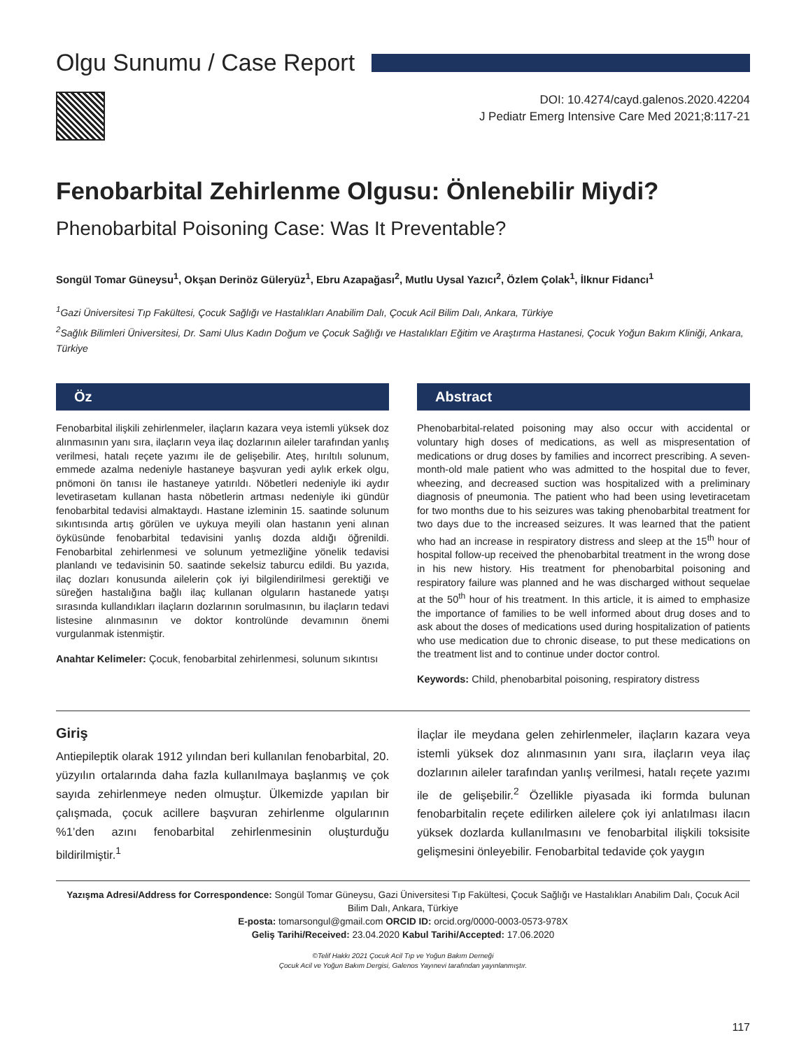Olgu Sunumu / Case Report
DOI: 10.4274/cayd.galenos.2020.42204
J Pediatr Emerg Intensive Care Med 2021;8:117-21
Fenobarbital Zehirlenme Olgusu: Önlenebilir Miydi?
Phenobarbital Poisoning Case: Was It Preventable?
Songül Tomar Güneysu<sup>1</sup>, Okşan Derinöz Güleryüz<sup>1</sup>, Ebru Azapağası<sup>2</sup>, Mutlu Uysal Yazıcı<sup>2</sup>, Özlem Çolak<sup>1</sup>, İlknur Fidancı<sup>1</sup>
<sup>1</sup> Gazi Üniversitesi Tıp Fakültesi, Çocuk Sağlığı ve Hastalıkları Anabilim Dalı, Çocuk Acil Bilim Dalı, Ankara, Türkiye
<sup>2</sup> Sağlık Bilimleri Üniversitesi, Dr. Sami Ulus Kadın Doğum ve Çocuk Sağlığı ve Hastalıkları Eğitim ve Araştırma Hastanesi, Çocuk Yoğun Bakım Kliniği, Ankara, Türkiye
Öz
Fenobarbital ilişkili zehirlenmeler, ilaçların kazara veya istemli yüksek doz alınmasının yanı sıra, ilaçların veya ilaç dozlarının aileler tarafından yanlış verilmesi, hatalı reçete yazımı ile de gelişebilir. Ateş, hırıltılı solunum, emmede azalma nedeniyle hastaneye başvuran yedi aylık erkek olgu, pnömoni ön tanısı ile hastaneye yatırıldı. Nöbetleri nedeniyle iki aydır levetirasetam kullanan hasta nöbetlerin artması nedeniyle iki gündür fenobarbital tedavisi almaktaydı. Hastane izleminin 15. saatinde solunum sıkıntısında artış görülen ve uykuya meyili olan hastanın yeni alınan öyküsünde fenobarbital tedavisini yanlış dozda aldığı öğrenildi. Fenobarbital zehirlenmesi ve solunum yetmezliğine yönelik tedavisi planlandı ve tedavisinin 50. saatinde sekelsiz taburcu edildi. Bu yazıda, ilaç dozları konusunda ailelerin çok iyi bilgilendirilmesi gerektiği ve süreğen hastalığına bağlı ilaç kullanan olguların hastanede yatışı sırasında kullandıkları ilaçların dozlarının sorulmasının, bu ilaçların tedavi listesine alınmasının ve doktor kontrolünde devamının önemi vurgulanmak istenmiştir.
Anahtar Kelimeler: Çocuk, fenobarbital zehirlenmesi, solunum sıkıntısı
Abstract
Phenobarbital-related poisoning may also occur with accidental or voluntary high doses of medications, as well as mispresentation of medications or drug doses by families and incorrect prescribing. A seven-month-old male patient who was admitted to the hospital due to fever, wheezing, and decreased suction was hospitalized with a preliminary diagnosis of pneumonia. The patient who had been using levetiracetam for two months due to his seizures was taking phenobarbital treatment for two days due to the increased seizures. It was learned that the patient who had an increase in respiratory distress and sleep at the 15<sup>th</sup> hour of hospital follow-up received the phenobarbital treatment in the wrong dose in his new history. His treatment for phenobarbital poisoning and respiratory failure was planned and he was discharged without sequelae at the 50<sup>th</sup> hour of his treatment. In this article, it is aimed to emphasize the importance of families to be well informed about drug doses and to ask about the doses of medications used during hospitalization of patients who use medication due to chronic disease, to put these medications on the treatment list and to continue under doctor control.
Keywords: Child, phenobarbital poisoning, respiratory distress
Giriş
Antiepileptik olarak 1912 yılından beri kullanılan fenobarbital, 20. yüzyılın ortalarında daha fazla kullanılmaya başlanmış ve çok sayıda zehirlenmeye neden olmuştur. Ülkemizde yapılan bir çalışmada, çocuk acillere başvuran zehirlenme olgularının %1’den azını fenobarbital zehirlenmesinin oluşturduğu bildirilmiştir.<sup>1</sup>
İlaçlar ile meydana gelen zehirlenmeler, ilaçların kazara veya istemli yüksek doz alınmasının yanı sıra, ilaçların veya ilaç dozlarının aileler tarafından yanlış verilmesi, hatalı reçete yazımı ile de gelişebilir.<sup>2</sup> Özellikle piyasada iki formda bulunan fenobarbitalin reçete edilirken ailelere çok iyi anlatılması ilacın yüksek dozlarda kullanılmasını ve fenobarbital ilişkili toksisite gelişmesini önleyebilir. Fenobarbital tedavide çok yaygın
Yazışma Adresi/Address for Correspondence: Songül Tomar Güneysu, Gazi Üniversitesi Tıp Fakültesi, Çocuk Sağlığı ve Hastalıkları Anabilim Dalı, Çocuk Acil Bilim Dalı, Ankara, Türkiye
E-posta: tomarsongul@gmail.com ORCID ID: orcid.org/0000-0003-0573-978X
Geliş Tarihi/Received: 23.04.2020 Kabul Tarihi/Accepted: 17.06.2020
©Telif Hakkı 2021 Çocuk Acil Tıp ve Yoğun Bakım Derneği
Çocuk Acil ve Yoğun Bakım Dergisi, Galenos Yayınevi tarafından yayınlanmıştır.
117